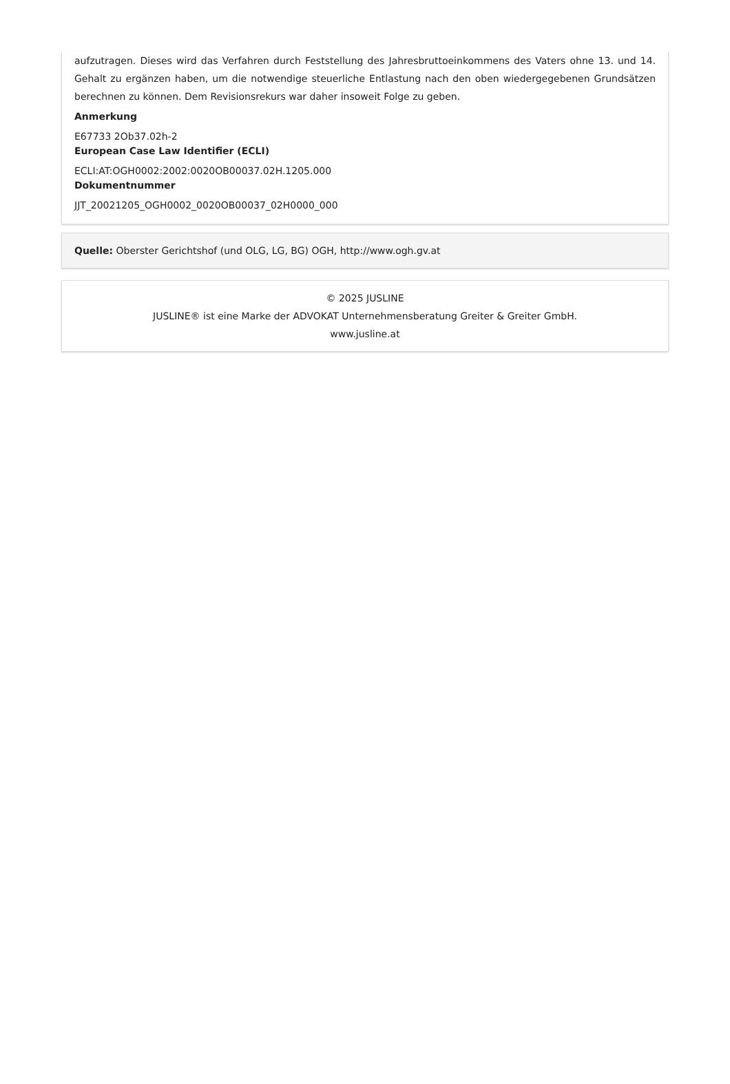aufzutragen. Dieses wird das Verfahren durch Feststellung des Jahresbruttoeinkommens des Vaters ohne 13. und 14. Gehalt zu ergänzen haben, um die notwendige steuerliche Entlastung nach den oben wiedergegebenen Grundsätzen berechnen zu können. Dem Revisionsrekurs war daher insoweit Folge zu geben.
Anmerkung
E67733 2Ob37.02h-2
European Case Law Identifier (ECLI)
ECLI:AT:OGH0002:2002:0020OB00037.02H.1205.000
Dokumentnummer
JJT_20021205_OGH0002_0020OB00037_02H0000_000
Quelle: Oberster Gerichtshof (und OLG, LG, BG) OGH, http://www.ogh.gv.at
© 2025 JUSLINE
JUSLINE® ist eine Marke der ADVOKAT Unternehmensberatung Greiter & Greiter GmbH.
www.jusline.at